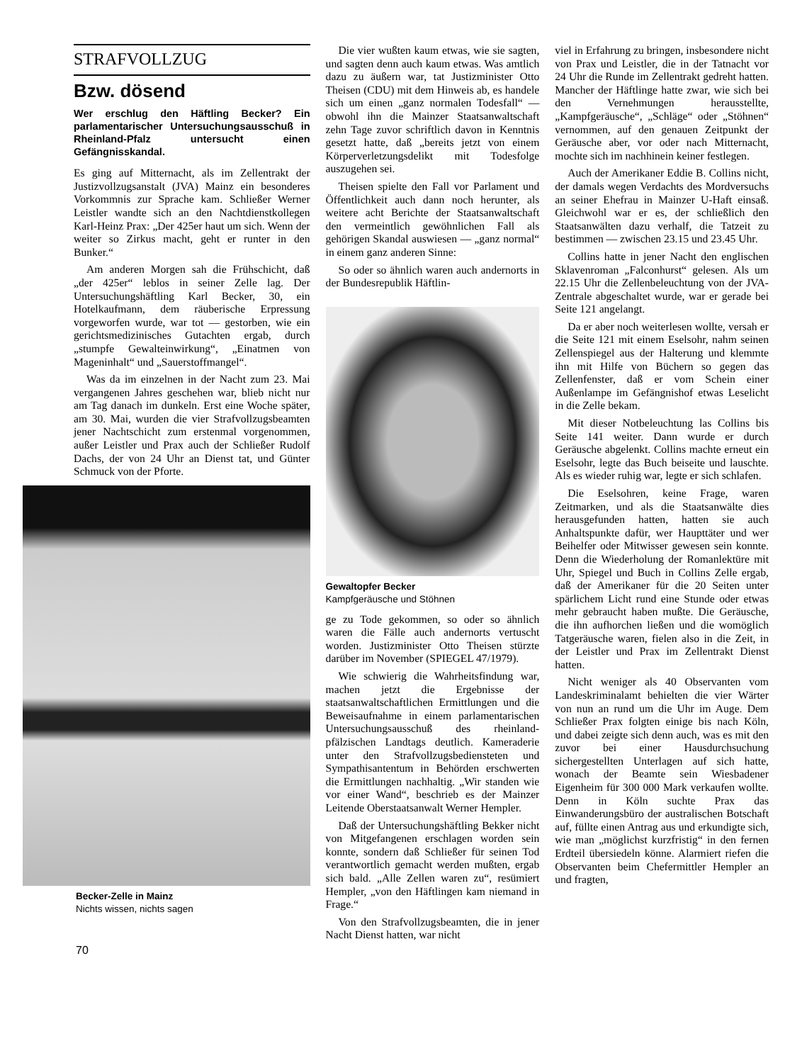STRAFVOLLZUG
Bzw. dösend
Wer erschlug den Häftling Becker? Ein parlamentarischer Untersuchungsausschuß in Rheinland-Pfalz untersucht einen Gefängnisskandal.
Es ging auf Mitternacht, als im Zellentrakt der Justizvollzugsanstalt (JVA) Mainz ein besonderes Vorkommnis zur Sprache kam. Schließer Werner Leistler wandte sich an den Nachtdienstkollegen Karl-Heinz Prax: „Der 425er haut um sich. Wenn der weiter so Zirkus macht, geht er runter in den Bunker.“
Am anderen Morgen sah die Frühschicht, daß „der 425er“ leblos in seiner Zelle lag. Der Untersuchungshäftling Karl Becker, 30, ein Hotelkaufmann, dem räuberische Erpressung vorgeworfen wurde, war tot — gestorben, wie ein gerichtsmedizinisches Gutachten ergab, durch „stumpfe Gewalteinwirkung“, „Einatmen von Mageninhalt“ und „Sauerstoffmangel“.
Was da im einzelnen in der Nacht zum 23. Mai vergangenen Jahres geschehen war, blieb nicht nur am Tag danach im dunkeln. Erst eine Woche später, am 30. Mai, wurden die vier Strafvollzugsbeamten jener Nachtschicht zum erstenmal vorgenommen, außer Leistler und Prax auch der Schließer Rudolf Dachs, der von 24 Uhr an Dienst tat, und Günter Schmuck von der Pforte.
Becker-Zelle in Mainz
Nichts wissen, nichts sagen
70
Die vier wußten kaum etwas, wie sie sagten, und sagten denn auch kaum etwas. Was amtlich dazu zu äußern war, tat Justizminister Otto Theisen (CDU) mit dem Hinweis ab, es handele sich um einen „ganz normalen Todesfall“ — obwohl ihn die Mainzer Staatsanwaltschaft zehn Tage zuvor schriftlich davon in Kenntnis gesetzt hatte, daß „bereits jetzt von einem Körperverletzungsdelikt mit Todesfolge auszugehen sei.
Theisen spielte den Fall vor Parlament und Öffentlichkeit auch dann noch herunter, als weitere acht Berichte der Staatsanwaltschaft den vermeintlich gewöhnlichen Fall als gehörigen Skandal auswiesen — „ganz normal“ in einem ganz anderen Sinne:
So oder so ähnlich waren auch andernorts in der Bundesrepublik Häftlin-
Gewaltopfer Becker
Kampfgeräusche und Stöhnen
ge zu Tode gekommen, so oder so ähnlich waren die Fälle auch andernorts vertuscht worden. Justizminister Otto Theisen stürzte darüber im November (SPIEGEL 47/1979).
Wie schwierig die Wahrheitsfindung war, machen jetzt die Ergebnisse der staatsanwaltschaftlichen Ermittlungen und die Beweisaufnahme in einem parlamentarischen Untersuchungsausschuß des rheinland-pfälzischen Landtags deutlich. Kameraderie unter den Strafvollzugsbediensteten und Sympathisantentum in Behörden erschwerten die Ermittlungen nachhaltig. „Wir standen wie vor einer Wand“, beschrieb es der Mainzer Leitende Oberstaatsanwalt Werner Hempler.
Daß der Untersuchungshäftling Bekker nicht von Mitgefangenen erschlagen worden sein konnte, sondern daß Schließer für seinen Tod verantwortlich gemacht werden mußten, ergab sich bald. „Alle Zellen waren zu“, resümiert Hempler, „von den Häftlingen kam niemand in Frage.“
Von den Strafvollzugsbeamten, die in jener Nacht Dienst hatten, war nicht
viel in Erfahrung zu bringen, insbesondere nicht von Prax und Leistler, die in der Tatnacht vor 24 Uhr die Runde im Zellentrakt gedreht hatten. Mancher der Häftlinge hatte zwar, wie sich bei den Vernehmungen herausstellte, „Kampfgeräusche“, „Schläge“ oder „Stöhnen“ vernommen, auf den genauen Zeitpunkt der Geräusche aber, vor oder nach Mitternacht, mochte sich im nachhinein keiner festlegen.
Auch der Amerikaner Eddie B. Collins nicht, der damals wegen Verdachts des Mordversuchs an seiner Ehefrau in Mainzer U-Haft einsaß. Gleichwohl war er es, der schließlich den Staatsanwälten dazu verhalf, die Tatzeit zu bestimmen — zwischen 23.15 und 23.45 Uhr.
Collins hatte in jener Nacht den englischen Sklavenroman „Falconhurst“ gelesen. Als um 22.15 Uhr die Zellenbeleuchtung von der JVA-Zentrale abgeschaltet wurde, war er gerade bei Seite 121 angelangt.
Da er aber noch weiterlesen wollte, versah er die Seite 121 mit einem Eselsohr, nahm seinen Zellenspiegel aus der Halterung und klemmte ihn mit Hilfe von Büchern so gegen das Zellenfenster, daß er vom Schein einer Außenlampe im Gefängnishof etwas Leselicht in die Zelle bekam.
Mit dieser Notbeleuchtung las Collins bis Seite 141 weiter. Dann wurde er durch Geräusche abgelenkt. Collins machte erneut ein Eselsohr, legte das Buch beiseite und lauschte. Als es wieder ruhig war, legte er sich schlafen.
Die Eselsohren, keine Frage, waren Zeitmarken, und als die Staatsanwälte dies herausgefunden hatten, hatten sie auch Anhaltspunkte dafür, wer Haupttäter und wer Beihelfer oder Mitwisser gewesen sein konnte. Denn die Wiederholung der Romanlektüre mit Uhr, Spiegel und Buch in Collins Zelle ergab, daß der Amerikaner für die 20 Seiten unter spärlichem Licht rund eine Stunde oder etwas mehr gebraucht haben mußte. Die Geräusche, die ihn aufhorchen ließen und die womöglich Tatgeräusche waren, fielen also in die Zeit, in der Leistler und Prax im Zellentrakt Dienst hatten.
Nicht weniger als 40 Observanten vom Landeskriminalamt behielten die vier Wärter von nun an rund um die Uhr im Auge. Dem Schließer Prax folgten einige bis nach Köln, und dabei zeigte sich denn auch, was es mit den zuvor bei einer Hausdurchsuchung sichergestellten Unterlagen auf sich hatte, wonach der Beamte sein Wiesbadener Eigenheim für 300 000 Mark verkaufen wollte. Denn in Köln suchte Prax das Einwanderungsbüro der australischen Botschaft auf, füllte einen Antrag aus und erkundigte sich, wie man „möglichst kurzfristig“ in den fernen Erdteil übersiedeln könne. Alarmiert riefen die Observanten beim Chefermittler Hempler an und fragten,